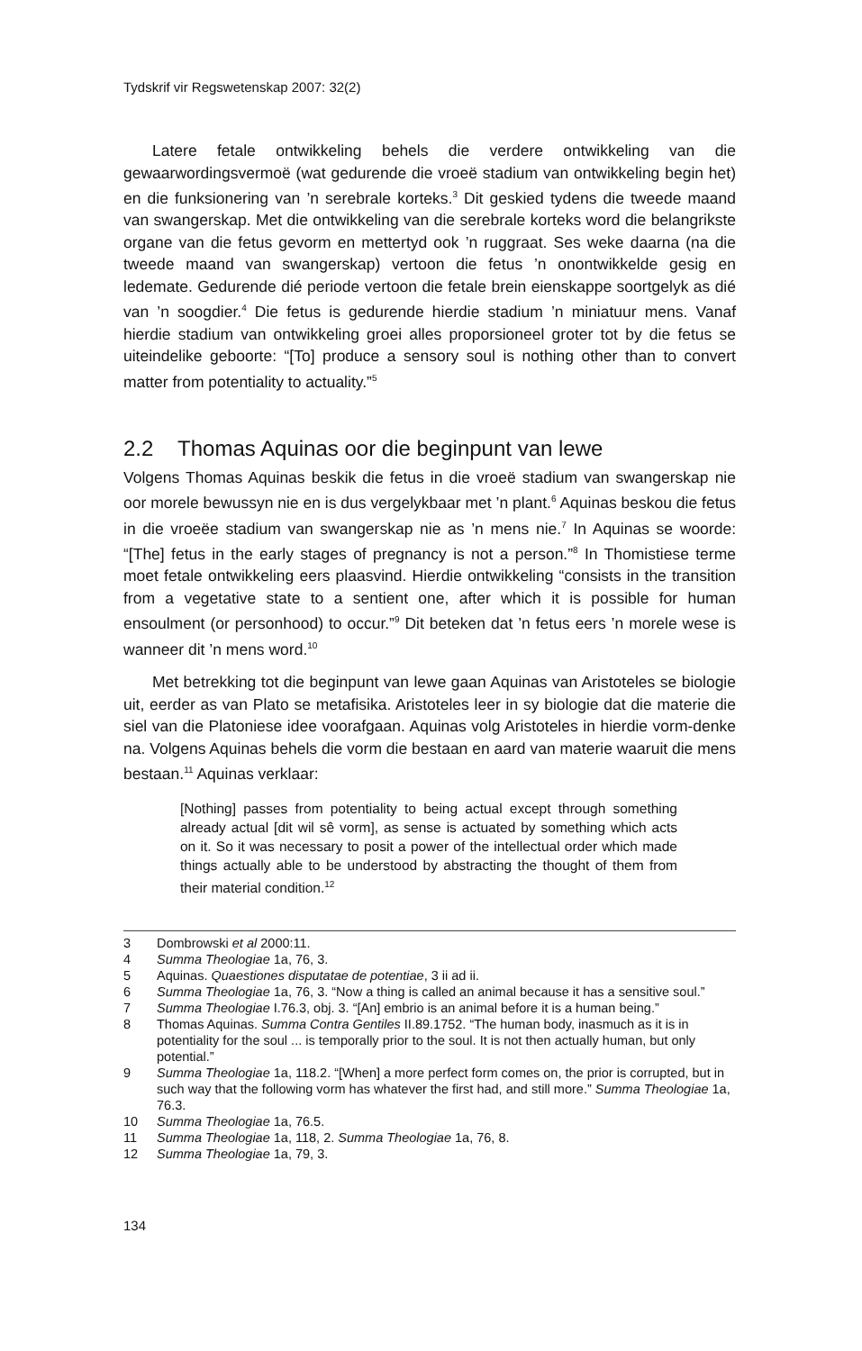Tydskrif vir Regswetenskap 2007: 32(2)
Latere fetale ontwikkeling behels die verdere ontwikkeling van die gewaarwordingsvermoë (wat gedurende die vroeë stadium van ontwikkeling begin het) en die funksionering van ’n serebrale korteks.<sup>3</sup> Dit geskied tydens die tweede maand van swangerskap. Met die ontwikkeling van die serebrale korteks word die belangrikste organe van die fetus gevorm en mettertyd ook ’n ruggraat. Ses weke daarna (na die tweede maand van swangerskap) vertoon die fetus ’n onontwikkelde gesig en ledemate. Gedurende dié periode vertoon die fetale brein eienskappe soortgelyk as dié van ’n soogdier.<sup>4</sup> Die fetus is gedurende hierdie stadium ’n miniatuur mens. Vanaf hierdie stadium van ontwikkeling groei alles proporsioneel groter tot by die fetus se uiteindelike geboorte: “[To] produce a sensory soul is nothing other than to convert matter from potentiality to actuality.”<sup>5</sup>
2.2 Thomas Aquinas oor die beginpunt van lewe
Volgens Thomas Aquinas beskik die fetus in die vroeë stadium van swangerskap nie oor morele bewussyn nie en is dus vergelykbaar met ’n plant.<sup>6</sup> Aquinas beskou die fetus in die vroeëe stadium van swangerskap nie as ’n mens nie.<sup>7</sup> In Aquinas se woorde: “[The] fetus in the early stages of pregnancy is not a person.”<sup>8</sup> In Thomistiese terme moet fetale ontwikkeling eers plaasvind. Hierdie ontwikkeling “consists in the transition from a vegetative state to a sentient one, after which it is possible for human ensoulment (or personhood) to occur.”<sup>9</sup> Dit beteken dat ’n fetus eers ’n morele wese is wanneer dit ’n mens word.<sup>10</sup>
Met betrekking tot die beginpunt van lewe gaan Aquinas van Aristoteles se biologie uit, eerder as van Plato se metafisika. Aristoteles leer in sy biologie dat die materie die siel van die Platoniese idee voorafgaan. Aquinas volg Aristoteles in hierdie vorm-denke na. Volgens Aquinas behels die vorm die bestaan en aard van materie waaruit die mens bestaan.<sup>11</sup> Aquinas verklaar:
[Nothing] passes from potentiality to being actual except through something already actual [dit wil sê vorm], as sense is actuated by something which acts on it. So it was necessary to posit a power of the intellectual order which made things actually able to be understood by abstracting the thought of them from their material condition.<sup>12</sup>
3 Dombrowski et al 2000:11.
4 Summa Theologiae 1a, 76, 3.
5 Aquinas. Quaestiones disputatae de potentiae, 3 ii ad ii.
6 Summa Theologiae 1a, 76, 3. “Now a thing is called an animal because it has a sensitive soul.”
7 Summa Theologiae I.76.3, obj. 3. “[An] embrio is an animal before it is a human being.”
8 Thomas Aquinas. Summa Contra Gentiles II.89.1752. “The human body, inasmuch as it is in potentiality for the soul ... is temporally prior to the soul. It is not then actually human, but only potential.”
9 Summa Theologiae 1a, 118.2. “[When] a more perfect form comes on, the prior is corrupted, but in such way that the following vorm has whatever the first had, and still more.” Summa Theologiae 1a, 76.3.
10 Summa Theologiae 1a, 76.5.
11 Summa Theologiae 1a, 118, 2. Summa Theologiae 1a, 76, 8.
12 Summa Theologiae 1a, 79, 3.
134